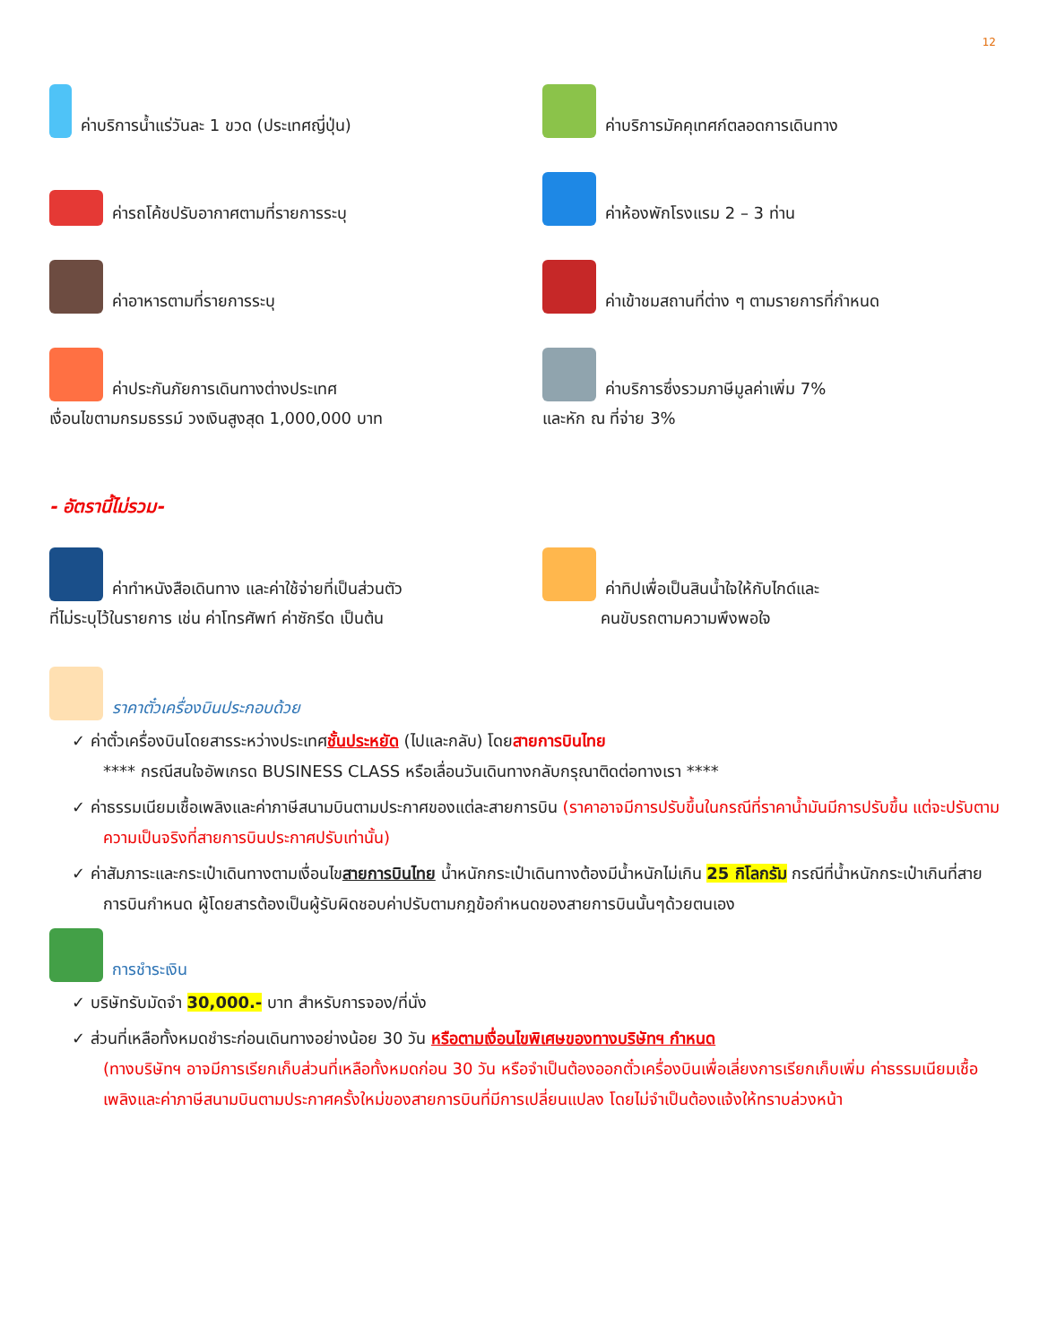12
ค่าบริการน้ำแร่วันละ 1 ขวด (ประเทศญี่ปุ่น)
ค่าบริการมัคคุเทศก์ตลอดการเดินทาง
ค่ารถโค้ชปรับอากาศตามที่รายการระบุ
ค่าห้องพักโรงแรม 2 – 3 ท่าน
ค่าอาหารตามที่รายการระบุ
ค่าเข้าชมสถานที่ต่าง ๆ ตามรายการที่กำหนด
ค่าประกันภัยการเดินทางต่างประเทศ
เงื่อนไขตามกรมธรรม์ วงเงินสูงสุด 1,000,000 บาท
ค่าบริการซึ่งรวมภาษีมูลค่าเพิ่ม 7%
และหัก ณ ที่จ่าย 3%
- อัตรานี้ไม่รวม-
ค่าทำหนังสือเดินทาง และค่าใช้จ่ายที่เป็นส่วนตัว
ที่ไม่ระบุไว้ในรายการ เช่น ค่าโทรศัพท์ ค่าซักรีด เป็นต้น
ค่าทิปเพื่อเป็นสินน้ำใจให้กับไกด์และ
คนขับรถตามความพึงพอใจ
ราคาตั๋วเครื่องบินประกอบด้วย
✓ ค่าตั๋วเครื่องบินโดยสารระหว่างประเทศชั้นประหยัด (ไปและกลับ) โดยสายการบินไทย
**** กรณีสนใจอัพเกรด BUSINESS CLASS หรือเลื่อนวันเดินทางกลับกรุณาติดต่อทางเรา ****
✓ ค่าธรรมเนียมเชื้อเพลิงและค่าภาษีสนามบินตามประกาศของแต่ละสายการบิน (ราคาอาจมีการปรับขึ้นในกรณีที่ราคาน้ำมันมีการปรับขึ้น แต่จะปรับตามความเป็นจริงที่สายการบินประกาศปรับเท่านั้น)
✓ ค่าสัมภาระและกระเป๋าเดินทางตามเงื่อนไขสายการบินไทย น้ำหนักกระเป๋าเดินทางต้องมีน้ำหนักไม่เกิน 25 กิโลกรัม กรณีที่น้ำหนักกระเป๋าเกินที่สายการบินกำหนด ผู้โดยสารต้องเป็นผู้รับผิดชอบค่าปรับตามกฎข้อกำหนดของสายการบินนั้นๆด้วยตนเอง
การชำระเงิน
✓ บริษัทรับมัดจำ 30,000.- บาท สำหรับการจอง/ที่นั่ง
✓ ส่วนที่เหลือทั้งหมดชำระก่อนเดินทางอย่างน้อย 30 วัน หรือตามเงื่อนไขพิเศษของทางบริษัทฯ กำหนด
(ทางบริษัทฯ อาจมีการเรียกเก็บส่วนที่เหลือทั้งหมดก่อน 30 วัน หรือจำเป็นต้องออกตั๋วเครื่องบินเพื่อเลี่ยงการเรียกเก็บเพิ่ม ค่าธรรมเนียมเชื้อเพลิงและค่าภาษีสนามบินตามประกาศครั้งใหม่ของสายการบินที่มีการเปลี่ยนแปลง โดยไม่จำเป็นต้องแจ้งให้ทราบล่วงหน้า